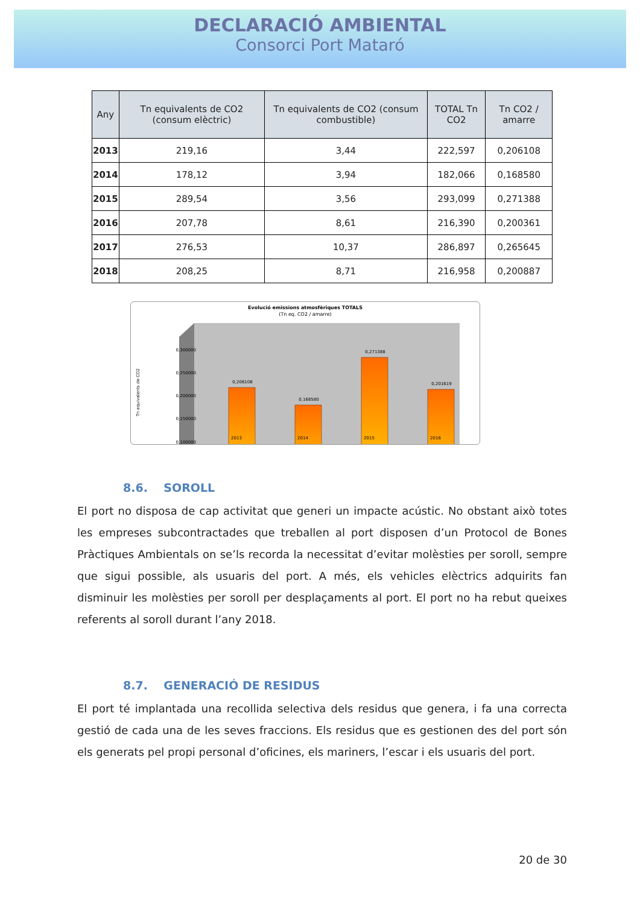DECLARACIÓ AMBIENTAL
Consorci Port Mataró
| Any | Tn equivalents de CO2 (consum elèctric) | Tn equivalents de CO2 (consum combustible) | TOTAL Tn CO2 | Tn CO2 / amarre |
| --- | --- | --- | --- | --- |
| 2013 | 219,16 | 3,44 | 222,597 | 0,206108 |
| 2014 | 178,12 | 3,94 | 182,066 | 0,168580 |
| 2015 | 289,54 | 3,56 | 293,099 | 0,271388 |
| 2016 | 207,78 | 8,61 | 216,390 | 0,200361 |
| 2017 | 276,53 | 10,37 | 286,897 | 0,265645 |
| 2018 | 208,25 | 8,71 | 216,958 | 0,200887 |
Evolució emissions atmosfèriques TOTALS
(Tn eq. CO2 / amarre)
Tn equivalents de CO2
0,300000
0,250000
0,200000
0,150000
0,100000
0,206108
0,168580
0,271388
0,201619
2013
2014
2015
2016
8.6. SOROLL
El port no disposa de cap activitat que generi un impacte acústic. No obstant això totes les empreses subcontractades que treballen al port disposen d’un Protocol de Bones Pràctiques Ambientals on se’ls recorda la necessitat d’evitar molèsties per soroll, sempre que sigui possible, als usuaris del port. A més, els vehicles elèctrics adquirits fan disminuir les molèsties per soroll per desplaçaments al port. El port no ha rebut queixes referents al soroll durant l’any 2018.
8.7. GENERACIÓ DE RESIDUS
El port té implantada una recollida selectiva dels residus que genera, i fa una correcta gestió de cada una de les seves fraccions. Els residus que es gestionen des del port són els generats pel propi personal d’oficines, els mariners, l’escar i els usuaris del port.
20 de 30